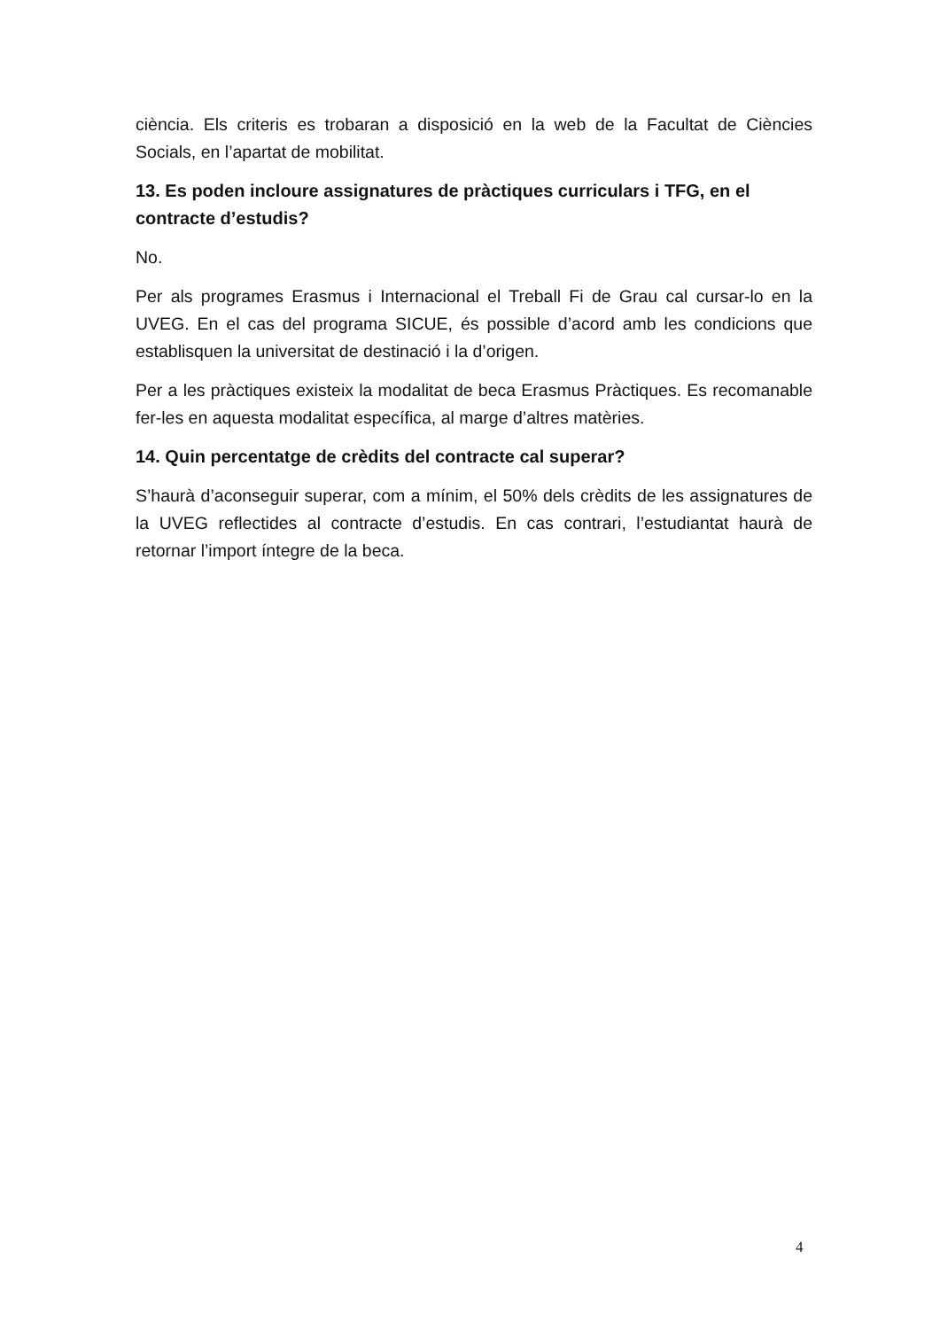ciència. Els criteris es trobaran a disposició en la web de la Facultat de Ciències Socials, en l’apartat de mobilitat.
13. Es poden incloure assignatures de pràctiques curriculars i TFG, en el contracte d’estudis?
No.
Per als programes Erasmus i Internacional el Treball Fi de Grau cal cursar-lo en la UVEG. En el cas del programa SICUE, és possible d’acord amb les condicions que establisquen la universitat de destinació i la d’origen.
Per a les pràctiques existeix la modalitat de beca Erasmus Pràctiques. Es recomanable fer-les en aquesta modalitat específica, al marge d’altres matèries.
14. Quin percentatge de crèdits del contracte cal superar?
S’haurà d’aconseguir superar, com a mínim, el 50% dels crèdits de les assignatures de la UVEG reflectides al contracte d’estudis. En cas contrari, l’estudiantat haurà de retornar l’import íntegre de la beca.
4